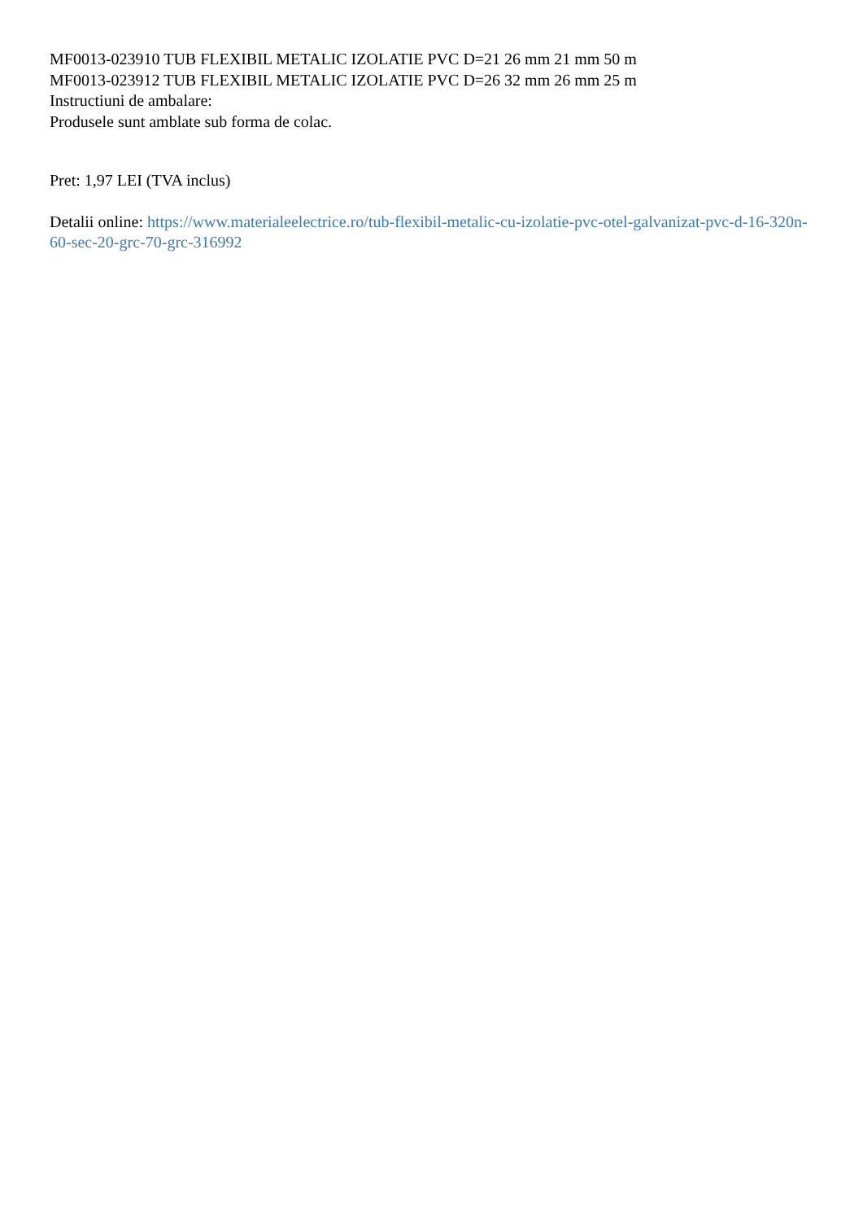MF0013-023910 TUB FLEXIBIL METALIC IZOLATIE PVC D=21 26 mm 21 mm 50 m
MF0013-023912 TUB FLEXIBIL METALIC IZOLATIE PVC D=26 32 mm 26 mm 25 m
Instructiuni de ambalare:
Produsele sunt amblate sub forma de colac.
Pret: 1,97 LEI (TVA inclus)
Detalii online: https://www.materialeelectrice.ro/tub-flexibil-metalic-cu-izolatie-pvc-otel-galvanizat-pvc-d-16-320n-60-sec-20-grc-70-grc-316992